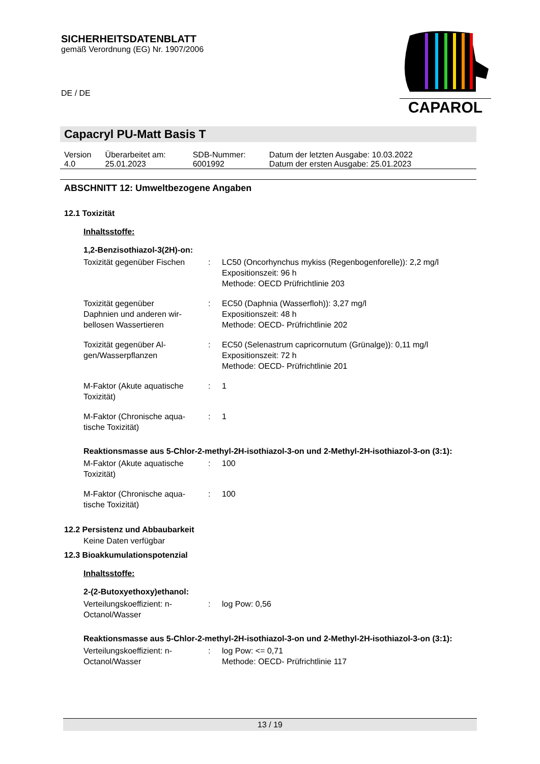SICHERHEITSDATENBLATT
gemäß Verordnung (EG) Nr. 1907/2006
DE / DE
CAPAROL
Capacryl PU-Matt Basis T
| Version 4.0 | Überarbeitet am: 25.01.2023 | SDB-Nummer: 6001992 | Datum der letzten Ausgabe: 10.03.2022 Datum der ersten Ausgabe: 25.01.2023 |
ABSCHNITT 12: Umweltbezogene Angaben
12.1 Toxizität
Inhaltsstoffe:
1,2-Benzisothiazol-3(2H)-on:
| Toxizität gegenüber Fischen | : | LC50 (Oncorhynchus mykiss (Regenbogenforelle)): 2,2 mg/l Expositionszeit: 96 h Methode: OECD Prüfrichtlinie 203 |
| Toxizität gegenüber Daphnien und anderen wir- bellosen Wassertieren | : | EC50 (Daphnia (Wasserfloh)): 3,27 mg/l Expositionszeit: 48 h Methode: OECD- Prüfrichtlinie 202 |
| Toxizität gegenüber Al- gen/Wasserpflanzen | : | EC50 (Selenastrum capricornutum (Grünalge)): 0,11 mg/l Expositionszeit: 72 h Methode: OECD- Prüfrichtlinie 201 |
| M-Faktor (Akute aquatische Toxizität) | : | 1 |
| M-Faktor (Chronische aqua- tische Toxizität) | : | 1 |
Reaktionsmasse aus 5-Chlor-2-methyl-2H-isothiazol-3-on und 2-Methyl-2H-isothiazol-3-on (3:1):
| M-Faktor (Akute aquatische Toxizität) | : | 100 |
| M-Faktor (Chronische aqua- tische Toxizität) | : | 100 |
12.2 Persistenz und Abbaubarkeit
Keine Daten verfügbar
12.3 Bioakkumulationspotenzial
Inhaltsstoffe:
2-(2-Butoxyethoxy)ethanol:
| Verteilungskoeffizient: n- Octanol/Wasser | : | log Pow: 0,56 |
Reaktionsmasse aus 5-Chlor-2-methyl-2H-isothiazol-3-on und 2-Methyl-2H-isothiazol-3-on (3:1):
| Verteilungskoeffizient: n- Octanol/Wasser | : | log Pow: <= 0,71 Methode: OECD- Prüfrichtlinie 117 |
13 / 19